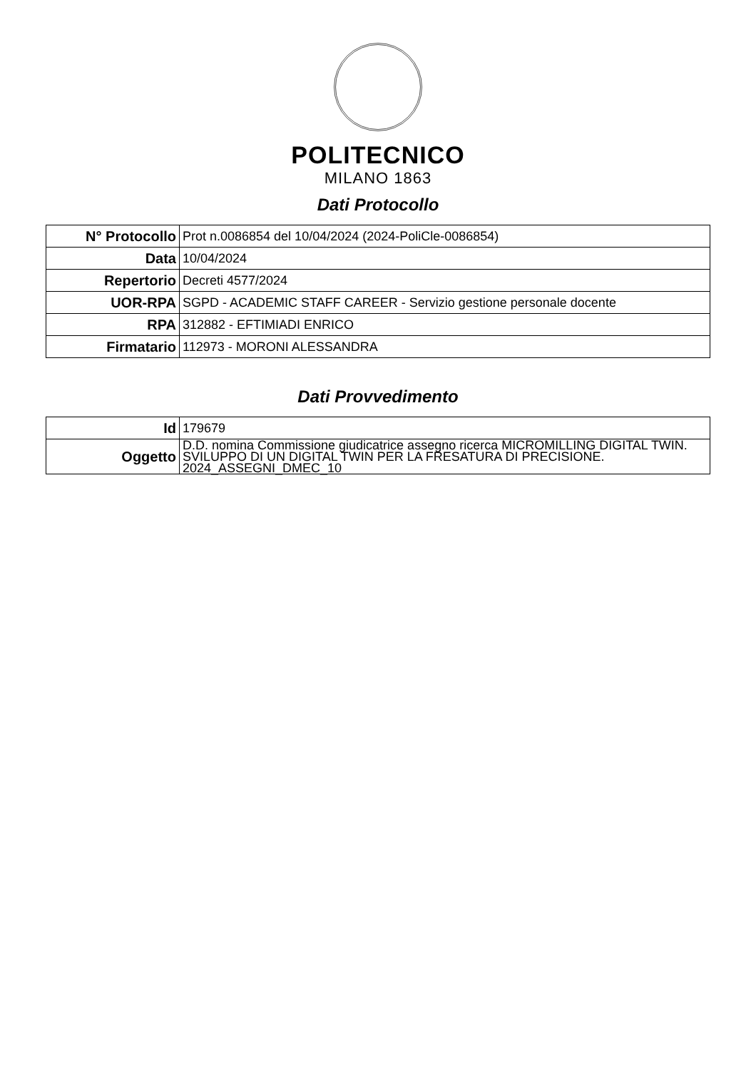POLITECNICO
MILANO 1863
Dati Protocollo
| N° Protocollo | Prot n.0086854 del 10/04/2024 (2024-PoliCle-0086854) |
| Data | 10/04/2024 |
| Repertorio | Decreti 4577/2024 |
| UOR-RPA | SGPD - ACADEMIC STAFF CAREER - Servizio gestione personale docente |
| RPA | 312882 - EFTIMIADI ENRICO |
| Firmatario | 112973 - MORONI ALESSANDRA |
Dati Provvedimento
| Id | 179679 |
| Oggetto | D.D. nomina Commissione giudicatrice assegno ricerca MICROMILLING DIGITAL TWIN. SVILUPPO DI UN DIGITAL TWIN PER LA FRESATURA DI PRECISIONE. 2024_ASSEGNI_DMEC_10 |